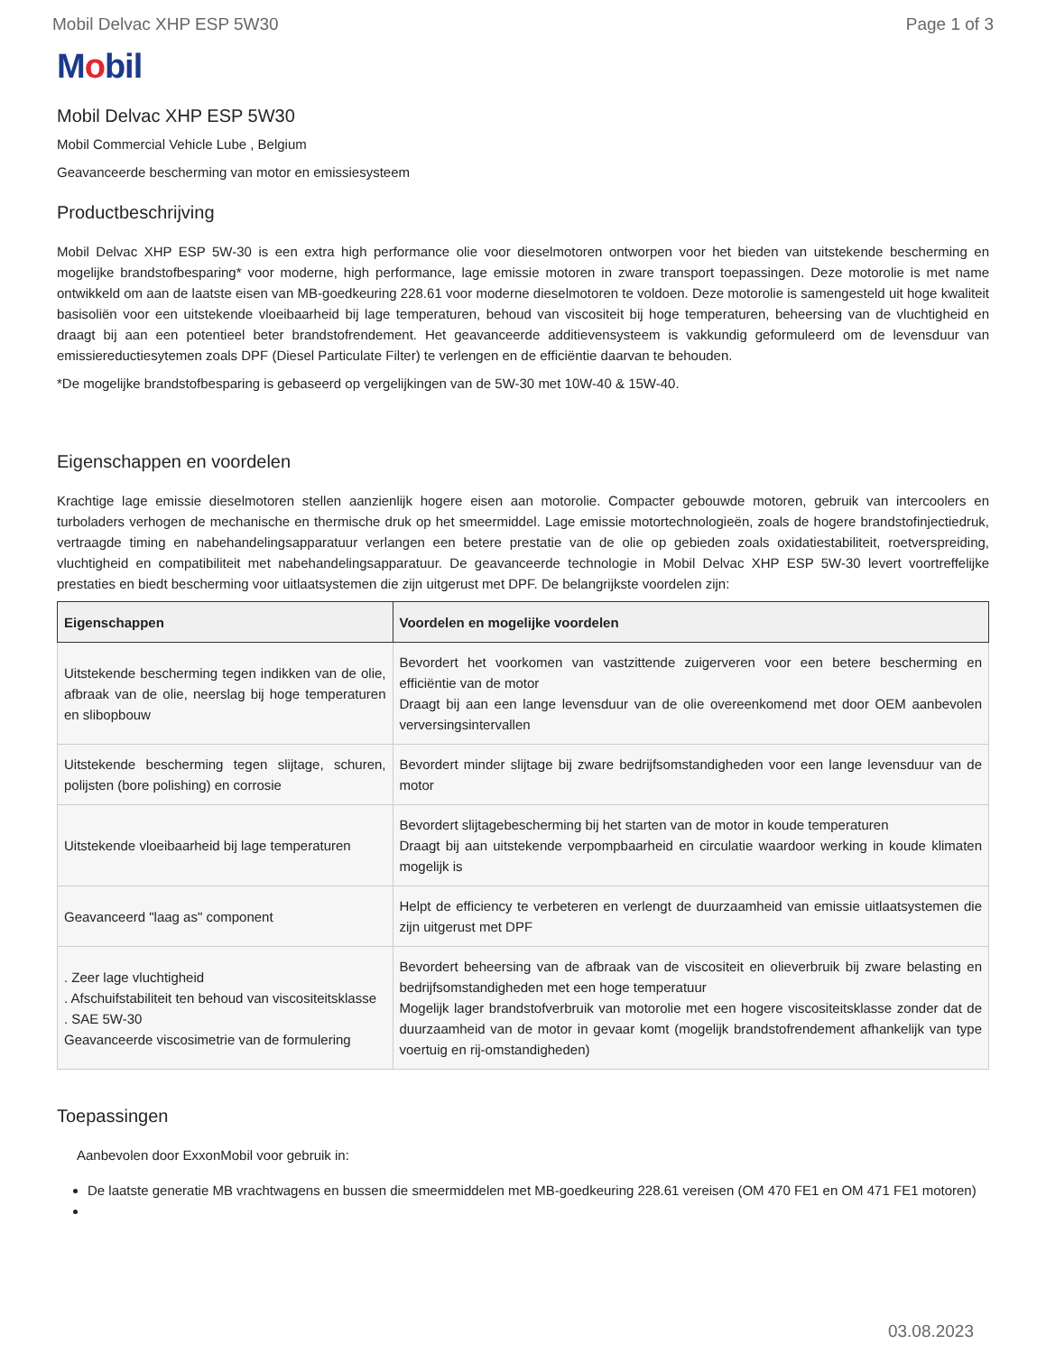Mobil Delvac XHP ESP 5W30 Page 1 of 3
Mobil
Mobil Delvac XHP ESP 5W30
Mobil Commercial Vehicle Lube , Belgium
Geavanceerde bescherming van motor en emissiesysteem
Productbeschrijving
Mobil Delvac XHP ESP 5W-30 is een extra high performance olie voor dieselmotoren ontworpen voor het bieden van uitstekende bescherming en mogelijke brandstofbesparing* voor moderne, high performance, lage emissie motoren in zware transport toepassingen. Deze motorolie is met name ontwikkeld om aan de laatste eisen van MB-goedkeuring 228.61 voor moderne dieselmotoren te voldoen. Deze motorolie is samengesteld uit hoge kwaliteit basisoliën voor een uitstekende vloeibaarheid bij lage temperaturen, behoud van viscositeit bij hoge temperaturen, beheersing van de vluchtigheid en draagt bij aan een potentieel beter brandstofrendement. Het geavanceerde additievensysteem is vakkundig geformuleerd om de levensduur van emissiereductiesytemen zoals DPF (Diesel Particulate Filter) te verlengen en de efficiëntie daarvan te behouden.
*De mogelijke brandstofbesparing is gebaseerd op vergelijkingen van de 5W-30 met 10W-40 & 15W-40.
Eigenschappen en voordelen
Krachtige lage emissie dieselmotoren stellen aanzienlijk hogere eisen aan motorolie. Compacter gebouwde motoren, gebruik van intercoolers en turboladers verhogen de mechanische en thermische druk op het smeermiddel. Lage emissie motortechnologieën, zoals de hogere brandstofinjectiedruk, vertraagde timing en nabehandelingsapparatuur verlangen een betere prestatie van de olie op gebieden zoals oxidatiestabiliteit, roetverspreiding, vluchtigheid en compatibiliteit met nabehandelingsapparatuur. De geavanceerde technologie in Mobil Delvac XHP ESP 5W-30 levert voortreffelijke prestaties en biedt bescherming voor uitlaatsystemen die zijn uitgerust met DPF. De belangrijkste voordelen zijn:
| Eigenschappen | Voordelen en mogelijke voordelen |
| --- | --- |
| Uitstekende bescherming tegen indikken van de olie, afbraak van de olie, neerslag bij hoge temperaturen en slibopbouw | Bevordert het voorkomen van vastzittende zuigerveren voor een betere bescherming en efficiëntie van de motor Draagt bij aan een lange levensduur van de olie overeenkomend met door OEM aanbevolen verversingsintervallen |
| Uitstekende bescherming tegen slijtage, schuren, polijsten (bore polishing) en corrosie | Bevordert minder slijtage bij zware bedrijfsomstandigheden voor een lange levensduur van de motor |
| Uitstekende vloeibaarheid bij lage temperaturen | Bevordert slijtagebescherming bij het starten van de motor in koude temperaturen Draagt bij aan uitstekende verpompbaarheid en circulatie waardoor werking in koude klimaten mogelijk is |
| Geavanceerd "laag as" component | Helpt de efficiency te verbeteren en verlengt de duurzaamheid van emissie uitlaatsystemen die zijn uitgerust met DPF |
| . Zeer lage vluchtigheid . Afschuifstabiliteit ten behoud van viscositeitsklasse . SAE 5W-30 Geavanceerde viscosimetrie van de formulering | Bevordert beheersing van de afbraak van de viscositeit en olieverbruik bij zware belasting en bedrijfsomstandigheden met een hoge temperatuur Mogelijk lager brandstofverbruik van motorolie met een hogere viscositeitsklasse zonder dat de duurzaamheid van de motor in gevaar komt (mogelijk brandstofrendement afhankelijk van type voertuig en rij-omstandigheden) |
Toepassingen
Aanbevolen door ExxonMobil voor gebruik in:
De laatste generatie MB vrachtwagens en bussen die smeermiddelen met MB-goedkeuring 228.61 vereisen (OM 470 FE1 en OM 471 FE1 motoren)
03.08.2023